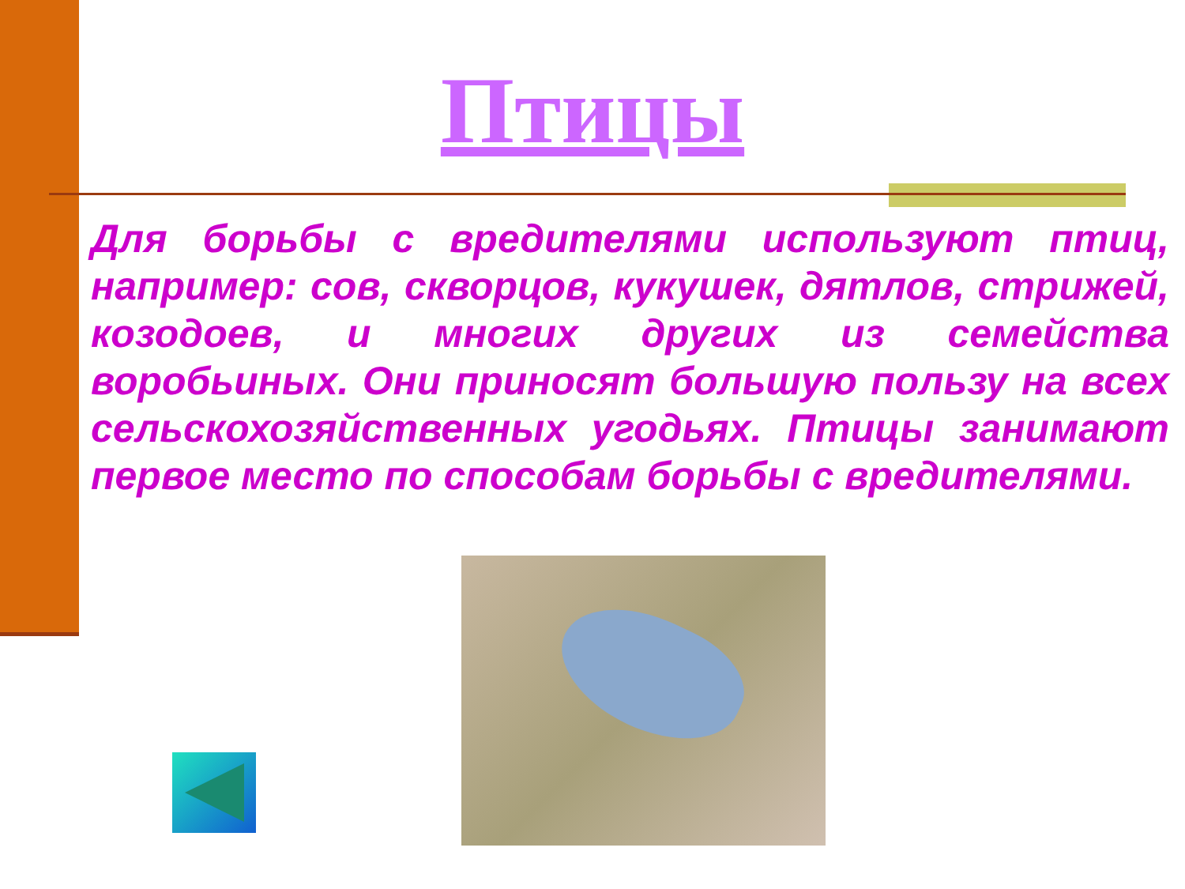Птицы
Для борьбы с вредителями используют птиц, например: сов, скворцов, кукушек, дятлов, стрижей, козодоев, и многих других из семейства воробьиных. Они приносят большую пользу на всех сельскохозяйственных угодьях. Птицы занимают первое место по способам борьбы с вредителями.